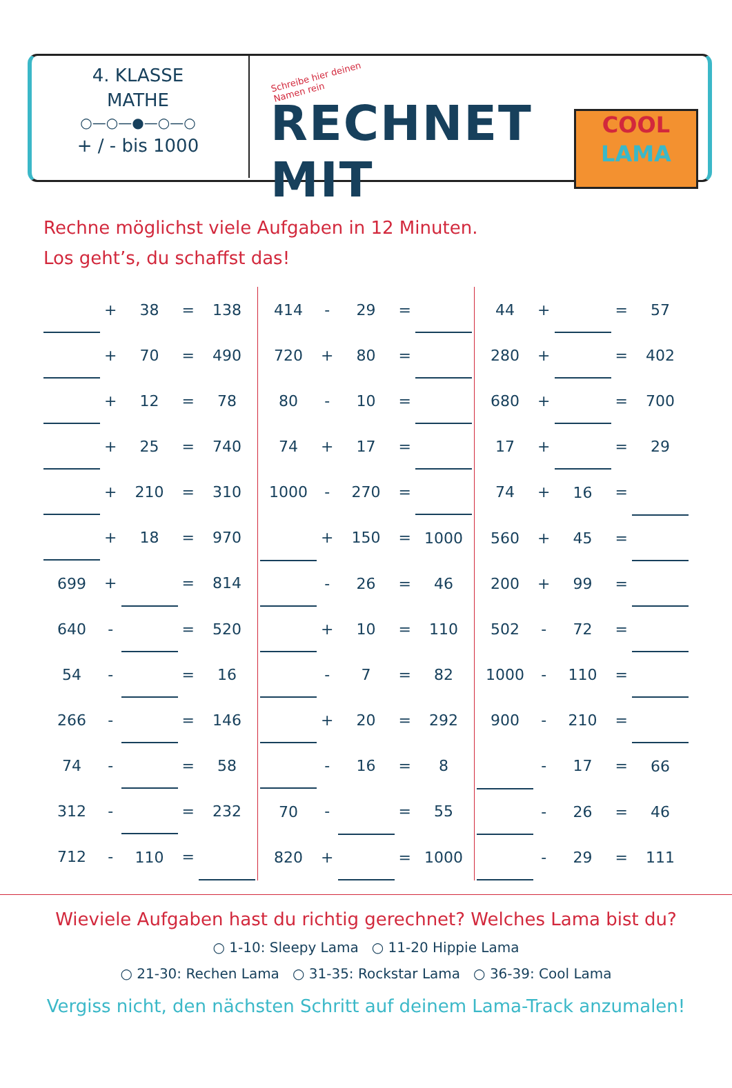4. KLASSE
MATHE
○—○—●—○—○
+ / - bis 1000
Schreibe hier deinen Namen rein
RECHNET MIT
COOL
LAMA
Rechne möglichst viele Aufgaben in 12 Minuten.
Los geht’s, du schaffst das!
| | + | 38 | = | 138 |
| | + | 70 | = | 490 |
| | + | 12 | = | 78 |
| | + | 25 | = | 740 |
| | + | 210 | = | 310 |
| | + | 18 | = | 970 |
| 699 | + | | = | 814 |
| 640 | - | | = | 520 |
| 54 | - | | = | 16 |
| 266 | - | | = | 146 |
| 74 | - | | = | 58 |
| 312 | - | | = | 232 |
| 712 | - | 110 | = | |
| 414 | - | 29 | = | |
| 720 | + | 80 | = | |
| 80 | - | 10 | = | |
| 74 | + | 17 | = | |
| 1000 | - | 270 | = | |
| | + | 150 | = | 1000 |
| | - | 26 | = | 46 |
| | + | 10 | = | 110 |
| | - | 7 | = | 82 |
| | + | 20 | = | 292 |
| | - | 16 | = | 8 |
| 70 | - | | = | 55 |
| 820 | + | | = | 1000 |
| 44 | + | | = | 57 |
| 280 | + | | = | 402 |
| 680 | + | | = | 700 |
| 17 | + | | = | 29 |
| 74 | + | 16 | = | |
| 560 | + | 45 | = | |
| 200 | + | 99 | = | |
| 502 | - | 72 | = | |
| 1000 | - | 110 | = | |
| 900 | - | 210 | = | |
| | - | 17 | = | 66 |
| | - | 26 | = | 46 |
| | - | 29 | = | 111 |
Wieviele Aufgaben hast du richtig gerechnet? Welches Lama bist du?
○ 1-10: Sleepy Lama ○ 11-20 Hippie Lama
○ 21-30: Rechen Lama ○ 31-35: Rockstar Lama ○ 36-39: Cool Lama
Vergiss nicht, den nächsten Schritt auf deinem Lama-Track anzumalen!